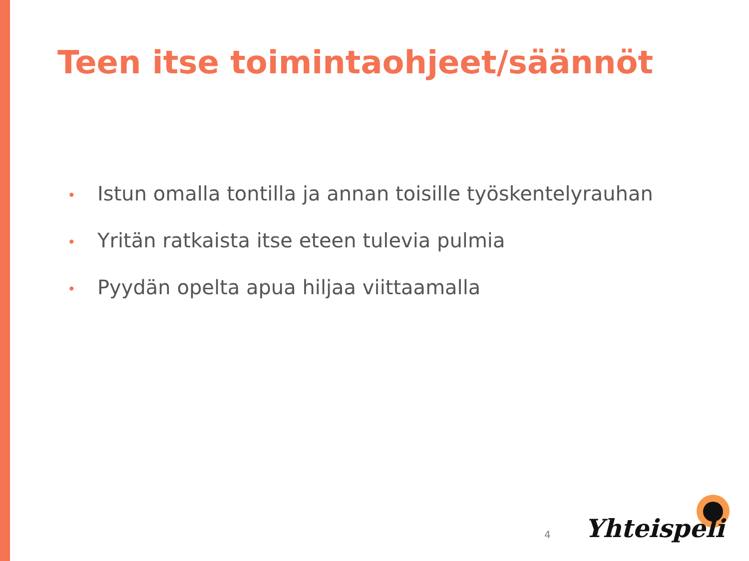Teen itse toimintaohjeet/säännöt
• Istun omalla tontilla ja annan toisille työskentelyrauhan
• Yritän ratkaista itse eteen tulevia pulmia
• Pyydän opelta apua hiljaa viittaamalla
4 Yhteispeli